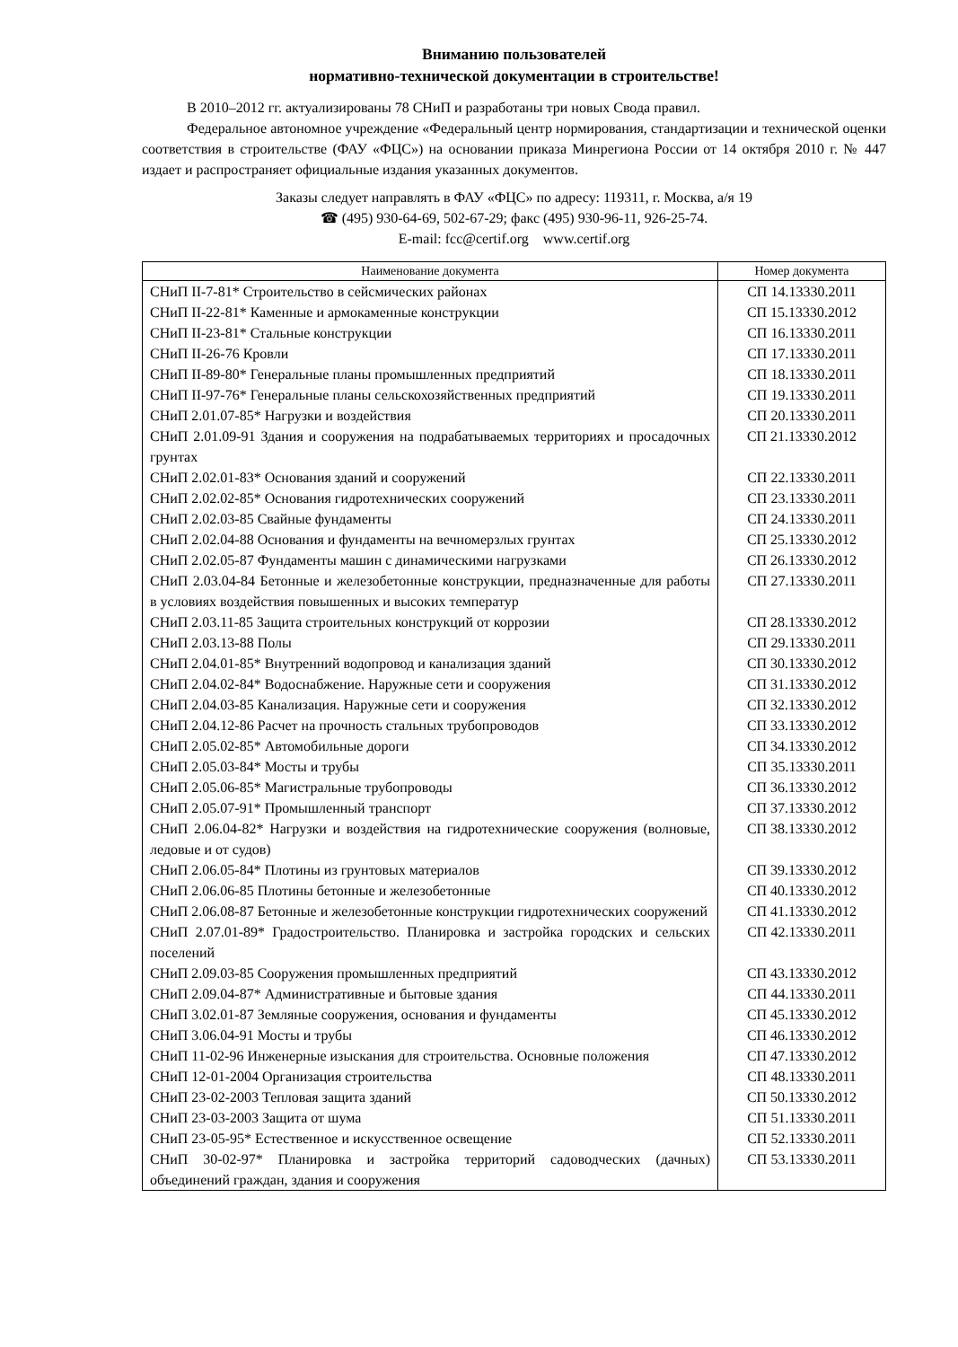Вниманию пользователей
нормативно-технической документации в строительстве!
В 2010–2012 гг. актуализированы 78 СНиП и разработаны три новых Свода правил.
Федеральное автономное учреждение «Федеральный центр нормирования, стандартизации и технической оценки соответствия в строительстве (ФАУ «ФЦС») на основании приказа Минрегиона России от 14 октября 2010 г. № 447 издает и распространяет официальные издания указанных документов.
Заказы следует направлять в ФАУ «ФЦС» по адресу: 119311, г. Москва, а/я 19
☎ (495) 930-64-69, 502-67-29; факс (495) 930-96-11, 926-25-74.
E-mail: fcc@certif.org www.certif.org
| Наименование документа | Номер документа |
| --- | --- |
| СНиП II-7-81* Строительство в сейсмических районах | СП 14.13330.2011 |
| СНиП II-22-81* Каменные и армокаменные конструкции | СП 15.13330.2012 |
| СНиП II-23-81* Стальные конструкции | СП 16.13330.2011 |
| СНиП II-26-76 Кровли | СП 17.13330.2011 |
| СНиП II-89-80* Генеральные планы промышленных предприятий | СП 18.13330.2011 |
| СНиП II-97-76* Генеральные планы сельскохозяйственных предприятий | СП 19.13330.2011 |
| СНиП 2.01.07-85* Нагрузки и воздействия | СП 20.13330.2011 |
| СНиП 2.01.09-91 Здания и сооружения на подрабатываемых территориях и просадочных грунтах | СП 21.13330.2012 |
| СНиП 2.02.01-83* Основания зданий и сооружений | СП 22.13330.2011 |
| СНиП 2.02.02-85* Основания гидротехнических сооружений | СП 23.13330.2011 |
| СНиП 2.02.03-85 Свайные фундаменты | СП 24.13330.2011 |
| СНиП 2.02.04-88 Основания и фундаменты на вечномерзлых грунтах | СП 25.13330.2012 |
| СНиП 2.02.05-87 Фундаменты машин с динамическими нагрузками | СП 26.13330.2012 |
| СНиП 2.03.04-84 Бетонные и железобетонные конструкции, предназначенные для работы в условиях воздействия повышенных и высоких температур | СП 27.13330.2011 |
| СНиП 2.03.11-85 Защита строительных конструкций от коррозии | СП 28.13330.2012 |
| СНиП 2.03.13-88 Полы | СП 29.13330.2011 |
| СНиП 2.04.01-85* Внутренний водопровод и канализация зданий | СП 30.13330.2012 |
| СНиП 2.04.02-84* Водоснабжение. Наружные сети и сооружения | СП 31.13330.2012 |
| СНиП 2.04.03-85 Канализация. Наружные сети и сооружения | СП 32.13330.2012 |
| СНиП 2.04.12-86 Расчет на прочность стальных трубопроводов | СП 33.13330.2012 |
| СНиП 2.05.02-85* Автомобильные дороги | СП 34.13330.2012 |
| СНиП 2.05.03-84* Мосты и трубы | СП 35.13330.2011 |
| СНиП 2.05.06-85* Магистральные трубопроводы | СП 36.13330.2012 |
| СНиП 2.05.07-91* Промышленный транспорт | СП 37.13330.2012 |
| СНиП 2.06.04-82* Нагрузки и воздействия на гидротехнические сооружения (волновые, ледовые и от судов) | СП 38.13330.2012 |
| СНиП 2.06.05-84* Плотины из грунтовых материалов | СП 39.13330.2012 |
| СНиП 2.06.06-85 Плотины бетонные и железобетонные | СП 40.13330.2012 |
| СНиП 2.06.08-87 Бетонные и железобетонные конструкции гидротехнических сооружений | СП 41.13330.2012 |
| СНиП 2.07.01-89* Градостроительство. Планировка и застройка городских и сельских поселений | СП 42.13330.2011 |
| СНиП 2.09.03-85 Сооружения промышленных предприятий | СП 43.13330.2012 |
| СНиП 2.09.04-87* Административные и бытовые здания | СП 44.13330.2011 |
| СНиП 3.02.01-87 Земляные сооружения, основания и фундаменты | СП 45.13330.2012 |
| СНиП 3.06.04-91 Мосты и трубы | СП 46.13330.2012 |
| СНиП 11-02-96 Инженерные изыскания для строительства. Основные положения | СП 47.13330.2012 |
| СНиП 12-01-2004 Организация строительства | СП 48.13330.2011 |
| СНиП 23-02-2003 Тепловая защита зданий | СП 50.13330.2012 |
| СНиП 23-03-2003 Защита от шума | СП 51.13330.2011 |
| СНиП 23-05-95* Естественное и искусственное освещение | СП 52.13330.2011 |
| СНиП 30-02-97* Планировка и застройка территорий садоводческих (дачных) объединений граждан, здания и сооружения | СП 53.13330.2011 |